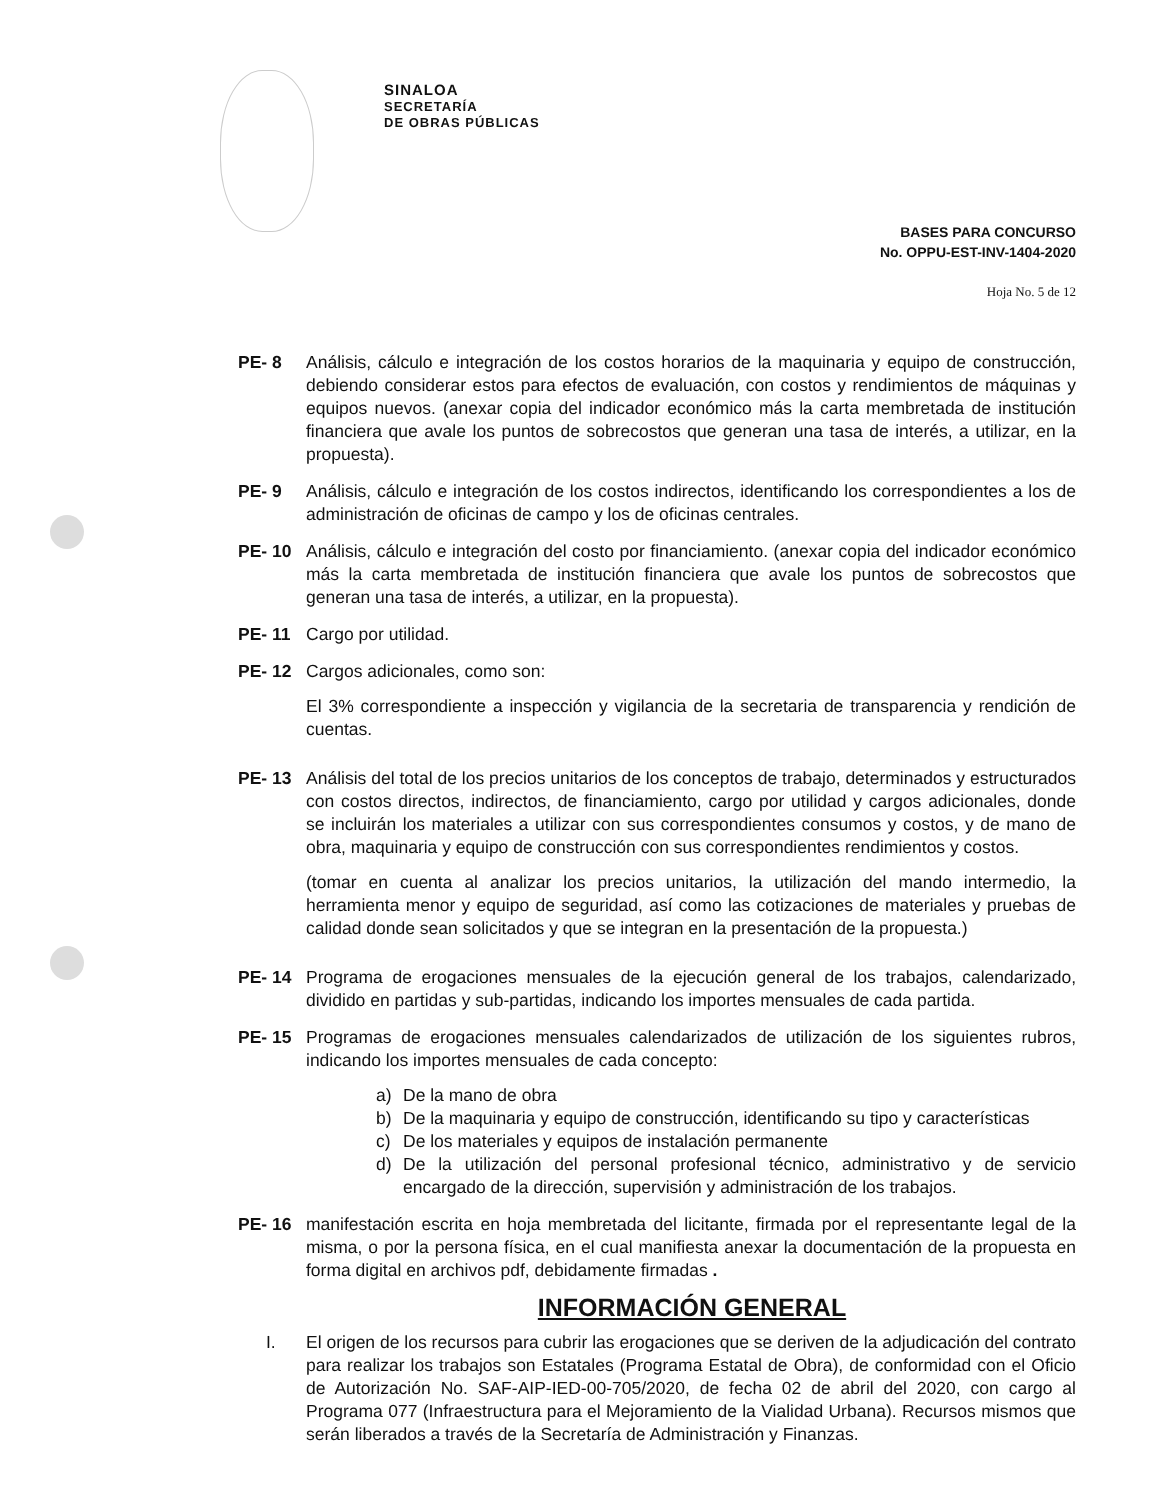SINALOA
SECRETARÍA
DE OBRAS PÚBLICAS
BASES PARA CONCURSO
No. OPPU-EST-INV-1404-2020
Hoja No. 5 de 12
PE- 8 Análisis, cálculo e integración de los costos horarios de la maquinaria y equipo de construcción, debiendo considerar estos para efectos de evaluación, con costos y rendimientos de máquinas y equipos nuevos. (anexar copia del indicador económico más la carta membretada de institución financiera que avale los puntos de sobrecostos que generan una tasa de interés, a utilizar, en la propuesta).
PE- 9 Análisis, cálculo e integración de los costos indirectos, identificando los correspondientes a los de administración de oficinas de campo y los de oficinas centrales.
PE- 10 Análisis, cálculo e integración del costo por financiamiento. (anexar copia del indicador económico más la carta membretada de institución financiera que avale los puntos de sobrecostos que generan una tasa de interés, a utilizar, en la propuesta).
PE- 11 Cargo por utilidad.
PE- 12 Cargos adicionales, como son:
El 3% correspondiente a inspección y vigilancia de la secretaria de transparencia y rendición de cuentas.
PE- 13 Análisis del total de los precios unitarios de los conceptos de trabajo, determinados y estructurados con costos directos, indirectos, de financiamiento, cargo por utilidad y cargos adicionales, donde se incluirán los materiales a utilizar con sus correspondientes consumos y costos, y de mano de obra, maquinaria y equipo de construcción con sus correspondientes rendimientos y costos.
(tomar en cuenta al analizar los precios unitarios, la utilización del mando intermedio, la herramienta menor y equipo de seguridad, así como las cotizaciones de materiales y pruebas de calidad donde sean solicitados y que se integran en la presentación de la propuesta.)
PE- 14 Programa de erogaciones mensuales de la ejecución general de los trabajos, calendarizado, dividido en partidas y sub-partidas, indicando los importes mensuales de cada partida.
PE- 15 Programas de erogaciones mensuales calendarizados de utilización de los siguientes rubros, indicando los importes mensuales de cada concepto:
a) De la mano de obra
b) De la maquinaria y equipo de construcción, identificando su tipo y características
c) De los materiales y equipos de instalación permanente
d) De la utilización del personal profesional técnico, administrativo y de servicio encargado de la dirección, supervisión y administración de los trabajos.
PE- 16 manifestación escrita en hoja membretada del licitante, firmada por el representante legal de la misma, o por la persona física, en el cual manifiesta anexar la documentación de la propuesta en forma digital en archivos pdf, debidamente firmadas .
INFORMACIÓN GENERAL
I. El origen de los recursos para cubrir las erogaciones que se deriven de la adjudicación del contrato para realizar los trabajos son Estatales (Programa Estatal de Obra), de conformidad con el Oficio de Autorización No. SAF-AIP-IED-00-705/2020, de fecha 02 de abril del 2020, con cargo al Programa 077 (Infraestructura para el Mejoramiento de la Vialidad Urbana). Recursos mismos que serán liberados a través de la Secretaría de Administración y Finanzas.